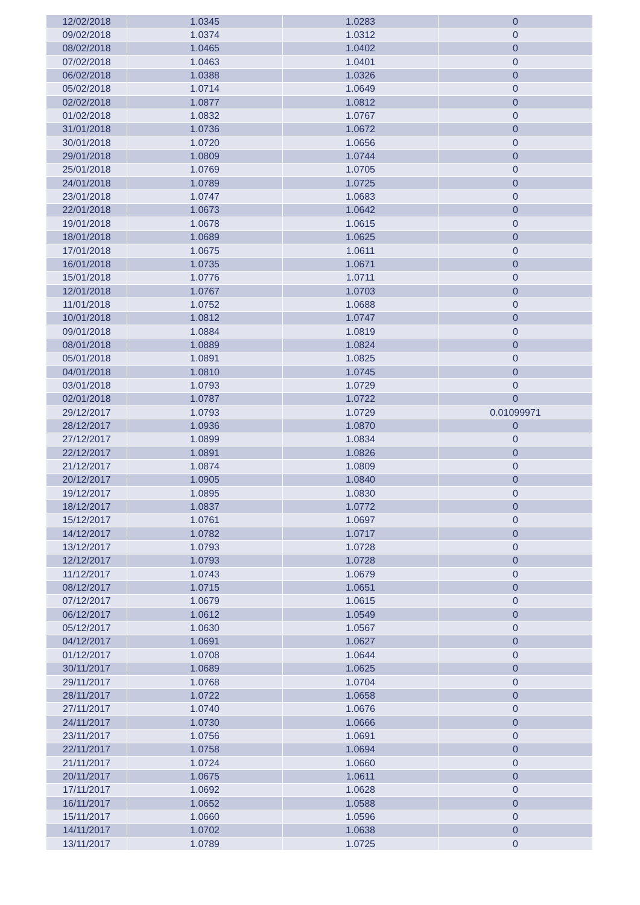| 12/02/2018 | 1.0345 | 1.0283 | 0 |
| 09/02/2018 | 1.0374 | 1.0312 | 0 |
| 08/02/2018 | 1.0465 | 1.0402 | 0 |
| 07/02/2018 | 1.0463 | 1.0401 | 0 |
| 06/02/2018 | 1.0388 | 1.0326 | 0 |
| 05/02/2018 | 1.0714 | 1.0649 | 0 |
| 02/02/2018 | 1.0877 | 1.0812 | 0 |
| 01/02/2018 | 1.0832 | 1.0767 | 0 |
| 31/01/2018 | 1.0736 | 1.0672 | 0 |
| 30/01/2018 | 1.0720 | 1.0656 | 0 |
| 29/01/2018 | 1.0809 | 1.0744 | 0 |
| 25/01/2018 | 1.0769 | 1.0705 | 0 |
| 24/01/2018 | 1.0789 | 1.0725 | 0 |
| 23/01/2018 | 1.0747 | 1.0683 | 0 |
| 22/01/2018 | 1.0673 | 1.0642 | 0 |
| 19/01/2018 | 1.0678 | 1.0615 | 0 |
| 18/01/2018 | 1.0689 | 1.0625 | 0 |
| 17/01/2018 | 1.0675 | 1.0611 | 0 |
| 16/01/2018 | 1.0735 | 1.0671 | 0 |
| 15/01/2018 | 1.0776 | 1.0711 | 0 |
| 12/01/2018 | 1.0767 | 1.0703 | 0 |
| 11/01/2018 | 1.0752 | 1.0688 | 0 |
| 10/01/2018 | 1.0812 | 1.0747 | 0 |
| 09/01/2018 | 1.0884 | 1.0819 | 0 |
| 08/01/2018 | 1.0889 | 1.0824 | 0 |
| 05/01/2018 | 1.0891 | 1.0825 | 0 |
| 04/01/2018 | 1.0810 | 1.0745 | 0 |
| 03/01/2018 | 1.0793 | 1.0729 | 0 |
| 02/01/2018 | 1.0787 | 1.0722 | 0 |
| 29/12/2017 | 1.0793 | 1.0729 | 0.01099971 |
| 28/12/2017 | 1.0936 | 1.0870 | 0 |
| 27/12/2017 | 1.0899 | 1.0834 | 0 |
| 22/12/2017 | 1.0891 | 1.0826 | 0 |
| 21/12/2017 | 1.0874 | 1.0809 | 0 |
| 20/12/2017 | 1.0905 | 1.0840 | 0 |
| 19/12/2017 | 1.0895 | 1.0830 | 0 |
| 18/12/2017 | 1.0837 | 1.0772 | 0 |
| 15/12/2017 | 1.0761 | 1.0697 | 0 |
| 14/12/2017 | 1.0782 | 1.0717 | 0 |
| 13/12/2017 | 1.0793 | 1.0728 | 0 |
| 12/12/2017 | 1.0793 | 1.0728 | 0 |
| 11/12/2017 | 1.0743 | 1.0679 | 0 |
| 08/12/2017 | 1.0715 | 1.0651 | 0 |
| 07/12/2017 | 1.0679 | 1.0615 | 0 |
| 06/12/2017 | 1.0612 | 1.0549 | 0 |
| 05/12/2017 | 1.0630 | 1.0567 | 0 |
| 04/12/2017 | 1.0691 | 1.0627 | 0 |
| 01/12/2017 | 1.0708 | 1.0644 | 0 |
| 30/11/2017 | 1.0689 | 1.0625 | 0 |
| 29/11/2017 | 1.0768 | 1.0704 | 0 |
| 28/11/2017 | 1.0722 | 1.0658 | 0 |
| 27/11/2017 | 1.0740 | 1.0676 | 0 |
| 24/11/2017 | 1.0730 | 1.0666 | 0 |
| 23/11/2017 | 1.0756 | 1.0691 | 0 |
| 22/11/2017 | 1.0758 | 1.0694 | 0 |
| 21/11/2017 | 1.0724 | 1.0660 | 0 |
| 20/11/2017 | 1.0675 | 1.0611 | 0 |
| 17/11/2017 | 1.0692 | 1.0628 | 0 |
| 16/11/2017 | 1.0652 | 1.0588 | 0 |
| 15/11/2017 | 1.0660 | 1.0596 | 0 |
| 14/11/2017 | 1.0702 | 1.0638 | 0 |
| 13/11/2017 | 1.0789 | 1.0725 | 0 |